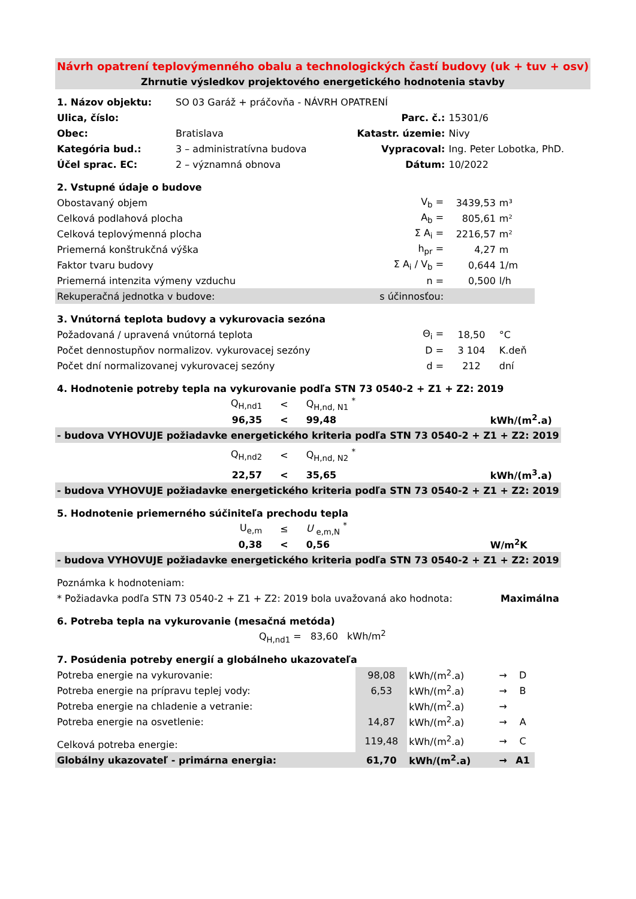| Návrh opatrení teplovýmenného obalu a technologických častí budovy (uk + tuv + osv) | | | |
| Zhrnutie výsledkov projektového energetického hodnotenia stavby | | | |
| 1. Názov objektu: | SO 03 Garáž + práčovňa - NÁVRH OPATRENÍ | | |
| Ulica, číslo: | | Parc. č.: | 15301/6 |
| Obec: | Bratislava | Katastr. územie: | Nivy |
| Kategória bud.: | 3 – administratívna budova | Vypracoval: | Ing. Peter Lobotka, PhD. |
| Účel sprac. EC: | 2 – významná obnova | Dátum: | 10/2022 |
| 2. Vstupné údaje o budove | | | |
| Obostavaný objem | V<sub>b</sub> = | 3439,53 | m³ |
| Celková podlahová plocha | A<sub>b</sub> = | 805,61 | m² |
| Celková teplovýmenná plocha | Σ A<sub>i</sub> = | 2216,57 | m² |
| Priemerná konštrukčná výška | h<sub>pr</sub> = | 4,27 | m |
| Faktor tvaru budovy | Σ A<sub>i</sub> / V<sub>b</sub> = | 0,644 | 1/m |
| Priemerná intenzita výmeny vzduchu | n = | 0,500 | l/h |
| Rekuperačná jednotka v budove: | s účinnosťou: | | |
| 3. Vnútorná teplota budovy a vykurovacia sezóna | | | |
| Požadovaná / upravená vnútorná teplota | Θ<sub>i</sub> = | 18,50 | °C |
| Počet dennostupňov normalizov. vykurovacej sezóny | D = | 3 104 | K.deň |
| Počet dní normalizovanej vykurovacej sezóny | d = | 212 | dní |
| 4. Hodnotenie potreby tepla na vykurovanie podľa STN 73 0540-2 + Z1 + Z2: 2019 | | | | |
| | Q<sub>H,nd1</sub> | < | Q<sub>H,nd, N1</sub> <sup>*</sup> | |
| | 96,35 | < | 99,48 | kWh/(m<sup>2</sup>.a) |
| - budova VYHOVUJE požiadavke energetického kriteria podľa STN 73 0540-2 + Z1 + Z2: 2019 | | | | |
| | Q<sub>H,nd2</sub> | < | Q<sub>H,nd, N2</sub> <sup>*</sup> | |
| | 22,57 | < | 35,65 | kWh/(m<sup>3</sup>.a) |
| - budova VYHOVUJE požiadavke energetického kriteria podľa STN 73 0540-2 + Z1 + Z2: 2019 | | | | |
| 5. Hodnotenie priemerného súčiniteľa prechodu tepla | | | | |
| | U<sub>e,m</sub> | ≤ | U <sub>e,m,N</sub> <sup>*</sup> | |
| | 0,38 | < | 0,56 | W/m<sup>2</sup>K |
| - budova VYHOVUJE požiadavke energetického kriteria podľa STN 73 0540-2 + Z1 + Z2: 2019 | | | | |
| Poznámka k hodnoteniam: | | | | |
| * Požiadavka podľa STN 73 0540-2 + Z1 + Z2: 2019 bola uvažovaná ako hodnota: | | | | Maximálna |
| 6. Potreba tepla na vykurovanie (mesačná metóda) | | | | |
| Q<sub>H,nd1</sub> = 83,60 kWh/m<sup>2</sup> | | | | |
| 7. Posúdenia potreby energií a globálneho ukazovateľa | | | | |
| Potreba energie na vykurovanie: | 98,08 | kWh/(m<sup>2</sup>.a) | → | D |
| Potreba energie na prípravu teplej vody: | 6,53 | kWh/(m<sup>2</sup>.a) | → | B |
| Potreba energie na chladenie a vetranie: | | kWh/(m<sup>2</sup>.a) | → | |
| Potreba energie na osvetlenie: | 14,87 | kWh/(m<sup>2</sup>.a) | → | A |
| Celková potreba energie: | 119,48 | kWh/(m<sup>2</sup>.a) | → | C |
| Globálny ukazovateľ - primárna energia: | 61,70 | kWh/(m<sup>2</sup>.a) | → | A1 |